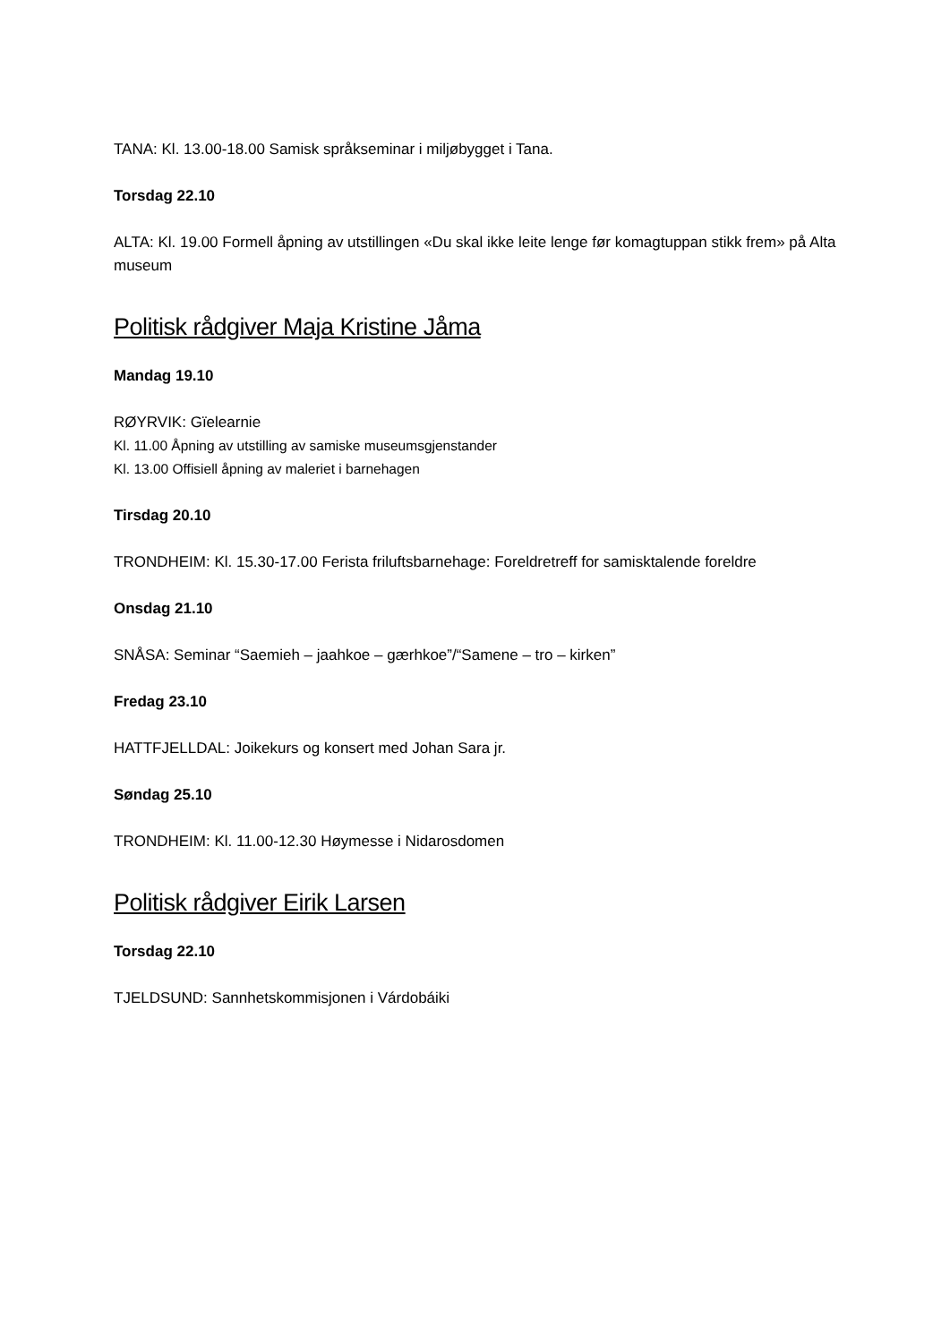TANA: Kl. 13.00-18.00 Samisk språkseminar i miljøbygget i Tana.
Torsdag 22.10
ALTA: Kl. 19.00 Formell åpning av utstillingen «Du skal ikke leite lenge før komagtuppan stikk frem» på Alta museum
Politisk rådgiver Maja Kristine Jåma
Mandag 19.10
RØYRVIK: Gïelearnie
Kl. 11.00 Åpning av utstilling av samiske museumsgjenstander
Kl. 13.00 Offisiell åpning av maleriet i barnehagen
Tirsdag 20.10
TRONDHEIM: Kl. 15.30-17.00 Ferista friluftsbarnehage: Foreldretreff for samisktalende foreldre
Onsdag 21.10
SNÅSA: Seminar “Saemieh – jaahkoe – gærhkoe”/“Samene – tro – kirken”
Fredag 23.10
HATTFJELLDAL: Joikekurs og konsert med Johan Sara jr.
Søndag 25.10
TRONDHEIM: Kl. 11.00-12.30 Høymesse i Nidarosdomen
Politisk rådgiver Eirik Larsen
Torsdag 22.10
TJELDSUND: Sannhetskommisjonen i Várdobáiki